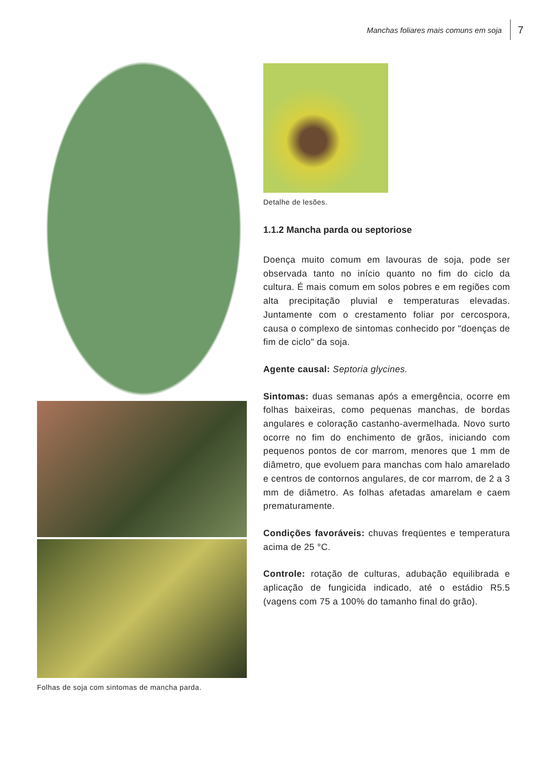Manchas foliares mais comuns em soja 7
Folhas de soja com sintomas de mancha parda.
Detalhe de lesões.
1.1.2 Mancha parda ou septoriose
Doença muito comum em lavouras de soja, pode ser observada tanto no início quanto no fim do ciclo da cultura. É mais comum em solos pobres e em regiões com alta precipitação pluvial e temperaturas elevadas. Juntamente com o crestamento foliar por cercospora, causa o complexo de sintomas conhecido por "doenças de fim de ciclo" da soja.
Agente causal: Septoria glycines.
Sintomas: duas semanas após a emergência, ocorre em folhas baixeiras, como pequenas manchas, de bordas angulares e coloração castanho-avermelhada. Novo surto ocorre no fim do enchimento de grãos, iniciando com pequenos pontos de cor marrom, menores que 1 mm de diâmetro, que evoluem para manchas com halo amarelado e centros de contornos angulares, de cor marrom, de 2 a 3 mm de diâmetro. As folhas afetadas amarelam e caem prematuramente.
Condições favoráveis: chuvas freqüentes e temperatura acima de 25 °C.
Controle: rotação de culturas, adubação equilibrada e aplicação de fungicida indicado, até o estádio R5.5 (vagens com 75 a 100% do tamanho final do grão).